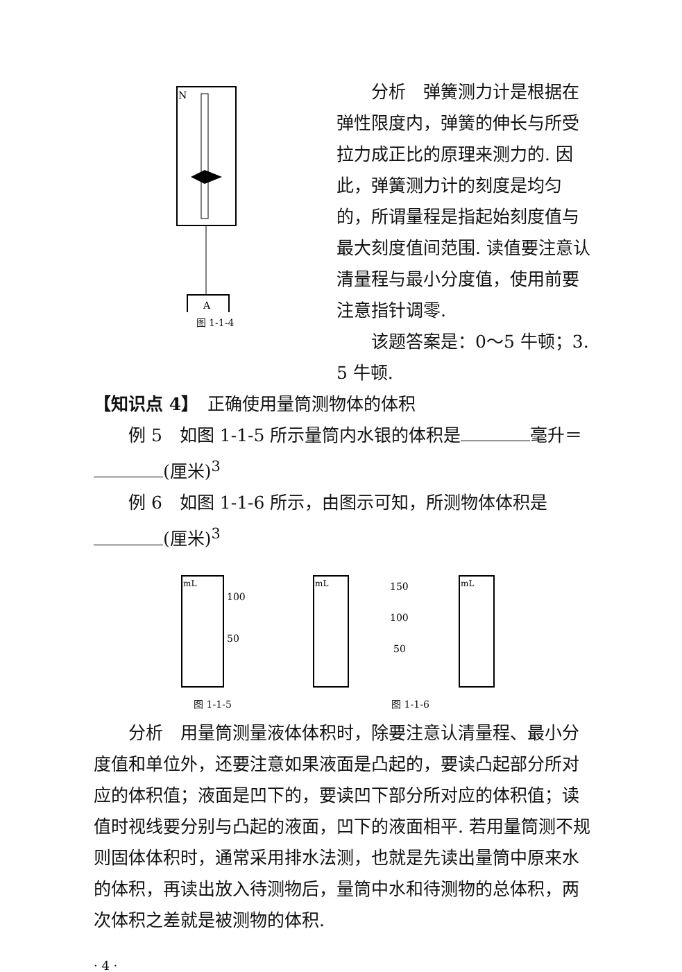N
A
图 1-1-4
分析　弹簧测力计是根据在弹性限度内，弹簧的伸长与所受拉力成正比的原理来测力的. 因此，弹簧测力计的刻度是均匀的，所谓量程是指起始刻度值与最大刻度值间范围. 读值要注意认清量程与最小分度值，使用前要注意指针调零.
该题答案是：0～5 牛顿；3. 5 牛顿.
【知识点 4】　正确使用量筒测物体的体积
例 5　如图 1-1-5 所示量筒内水银的体积是 毫升＝ (厘米)<sup>3</sup>
例 6　如图 1-1-6 所示，由图示可知，所测物体体积是 (厘米)<sup>3</sup>
mL
100
50
图 1-1-5
mL
mL
150
100
50
图 1-1-6
分析　用量筒测量液体体积时，除要注意认清量程、最小分度值和单位外，还要注意如果液面是凸起的，要读凸起部分所对应的体积值；液面是凹下的，要读凹下部分所对应的体积值；读值时视线要分别与凸起的液面，凹下的液面相平. 若用量筒测不规则固体体积时，通常采用排水法测，也就是先读出量筒中原来水的体积，再读出放入待测物后，量筒中水和待测物的总体积，两次体积之差就是被测物的体积.
· 4 ·